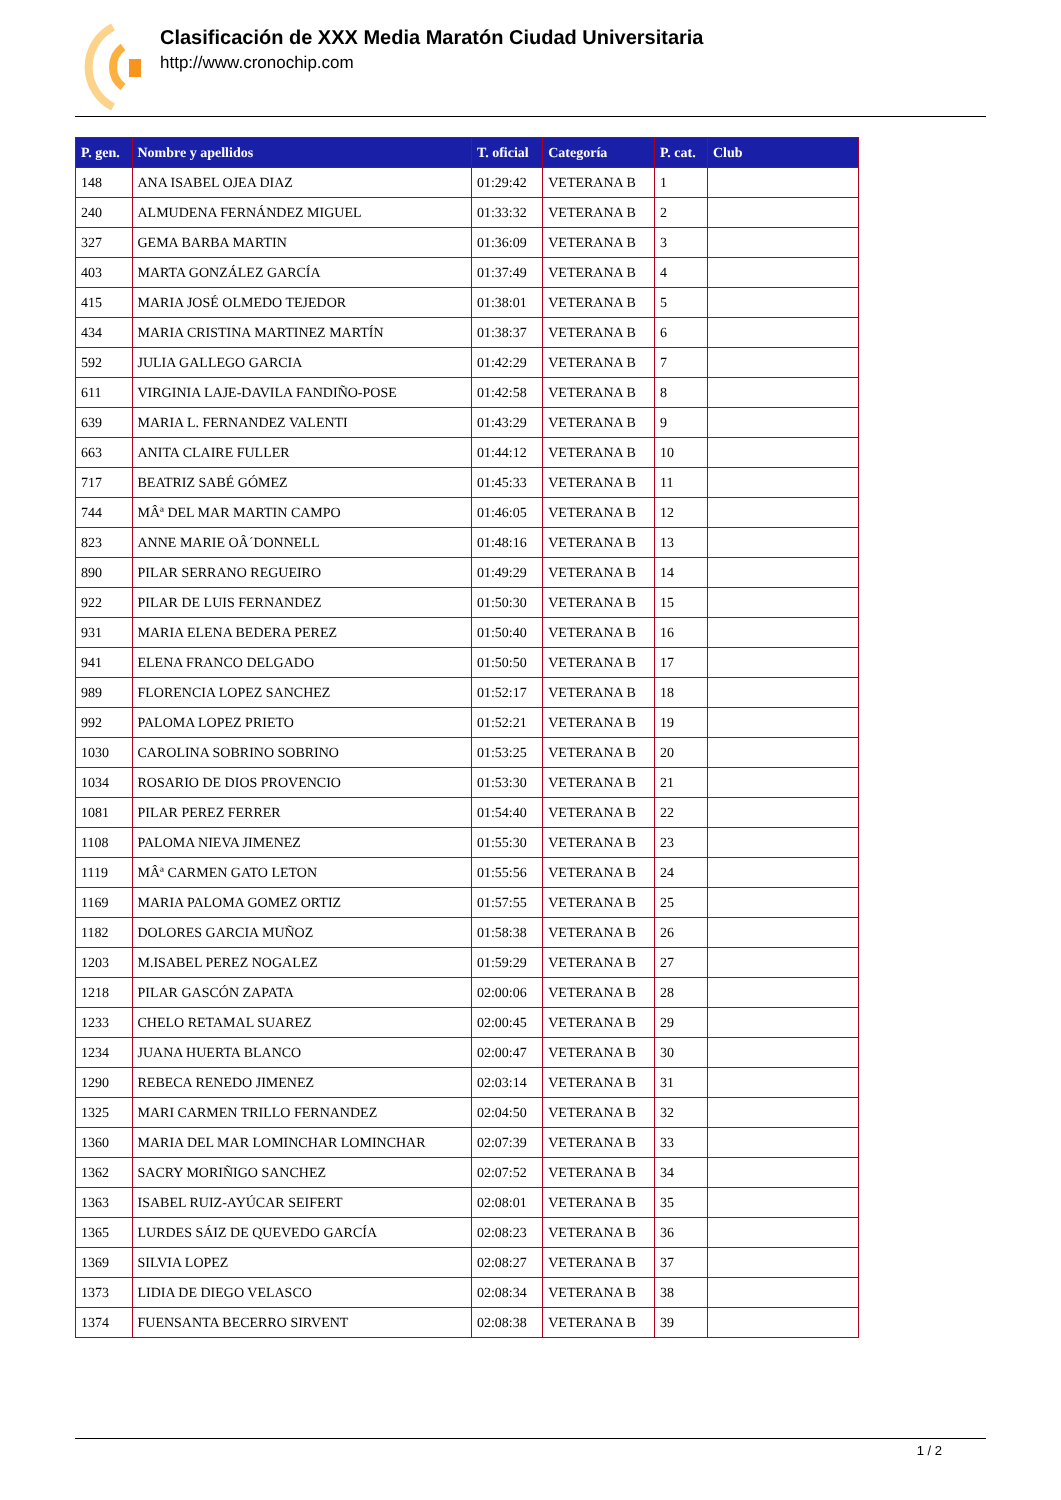Clasificación de XXX Media Maratón Ciudad Universitaria
http://www.cronochip.com
| P. gen. | Nombre y apellidos | T. oficial | Categoría | P. cat. | Club |
| --- | --- | --- | --- | --- | --- |
| 148 | ANA ISABEL OJEA DIAZ | 01:29:42 | VETERANA B | 1 | |
| 240 | ALMUDENA FERNÁNDEZ MIGUEL | 01:33:32 | VETERANA B | 2 | |
| 327 | GEMA BARBA MARTIN | 01:36:09 | VETERANA B | 3 | |
| 403 | MARTA GONZÁLEZ GARCÍA | 01:37:49 | VETERANA B | 4 | |
| 415 | MARIA JOSÉ OLMEDO TEJEDOR | 01:38:01 | VETERANA B | 5 | |
| 434 | MARIA CRISTINA MARTINEZ MARTÍN | 01:38:37 | VETERANA B | 6 | |
| 592 | JULIA GALLEGO GARCIA | 01:42:29 | VETERANA B | 7 | |
| 611 | VIRGINIA LAJE-DAVILA FANDIÑO-POSE | 01:42:58 | VETERANA B | 8 | |
| 639 | MARIA L. FERNANDEZ VALENTI | 01:43:29 | VETERANA B | 9 | |
| 663 | ANITA CLAIRE FULLER | 01:44:12 | VETERANA B | 10 | |
| 717 | BEATRIZ SABÉ GÓMEZ | 01:45:33 | VETERANA B | 11 | |
| 744 | MÂª DEL MAR MARTIN CAMPO | 01:46:05 | VETERANA B | 12 | |
| 823 | ANNE MARIE OÂ´DONNELL | 01:48:16 | VETERANA B | 13 | |
| 890 | PILAR SERRANO REGUEIRO | 01:49:29 | VETERANA B | 14 | |
| 922 | PILAR DE LUIS FERNANDEZ | 01:50:30 | VETERANA B | 15 | |
| 931 | MARIA ELENA BEDERA PEREZ | 01:50:40 | VETERANA B | 16 | |
| 941 | ELENA FRANCO DELGADO | 01:50:50 | VETERANA B | 17 | |
| 989 | FLORENCIA LOPEZ SANCHEZ | 01:52:17 | VETERANA B | 18 | |
| 992 | PALOMA LOPEZ PRIETO | 01:52:21 | VETERANA B | 19 | |
| 1030 | CAROLINA SOBRINO SOBRINO | 01:53:25 | VETERANA B | 20 | |
| 1034 | ROSARIO DE DIOS PROVENCIO | 01:53:30 | VETERANA B | 21 | |
| 1081 | PILAR PEREZ FERRER | 01:54:40 | VETERANA B | 22 | |
| 1108 | PALOMA NIEVA JIMENEZ | 01:55:30 | VETERANA B | 23 | |
| 1119 | MÂª CARMEN GATO LETON | 01:55:56 | VETERANA B | 24 | |
| 1169 | MARIA PALOMA GOMEZ ORTIZ | 01:57:55 | VETERANA B | 25 | |
| 1182 | DOLORES GARCIA MUÑOZ | 01:58:38 | VETERANA B | 26 | |
| 1203 | M.ISABEL PEREZ NOGALEZ | 01:59:29 | VETERANA B | 27 | |
| 1218 | PILAR GASCÓN ZAPATA | 02:00:06 | VETERANA B | 28 | |
| 1233 | CHELO RETAMAL SUAREZ | 02:00:45 | VETERANA B | 29 | |
| 1234 | JUANA HUERTA BLANCO | 02:00:47 | VETERANA B | 30 | |
| 1290 | REBECA RENEDO JIMENEZ | 02:03:14 | VETERANA B | 31 | |
| 1325 | MARI CARMEN TRILLO FERNANDEZ | 02:04:50 | VETERANA B | 32 | |
| 1360 | MARIA DEL MAR LOMINCHAR LOMINCHAR | 02:07:39 | VETERANA B | 33 | |
| 1362 | SACRY MORIÑIGO SANCHEZ | 02:07:52 | VETERANA B | 34 | |
| 1363 | ISABEL RUIZ-AYÚCAR SEIFERT | 02:08:01 | VETERANA B | 35 | |
| 1365 | LURDES SÁIZ DE QUEVEDO GARCÍA | 02:08:23 | VETERANA B | 36 | |
| 1369 | SILVIA LOPEZ | 02:08:27 | VETERANA B | 37 | |
| 1373 | LIDIA DE DIEGO VELASCO | 02:08:34 | VETERANA B | 38 | |
| 1374 | FUENSANTA BECERRO SIRVENT | 02:08:38 | VETERANA B | 39 | |
1 / 2